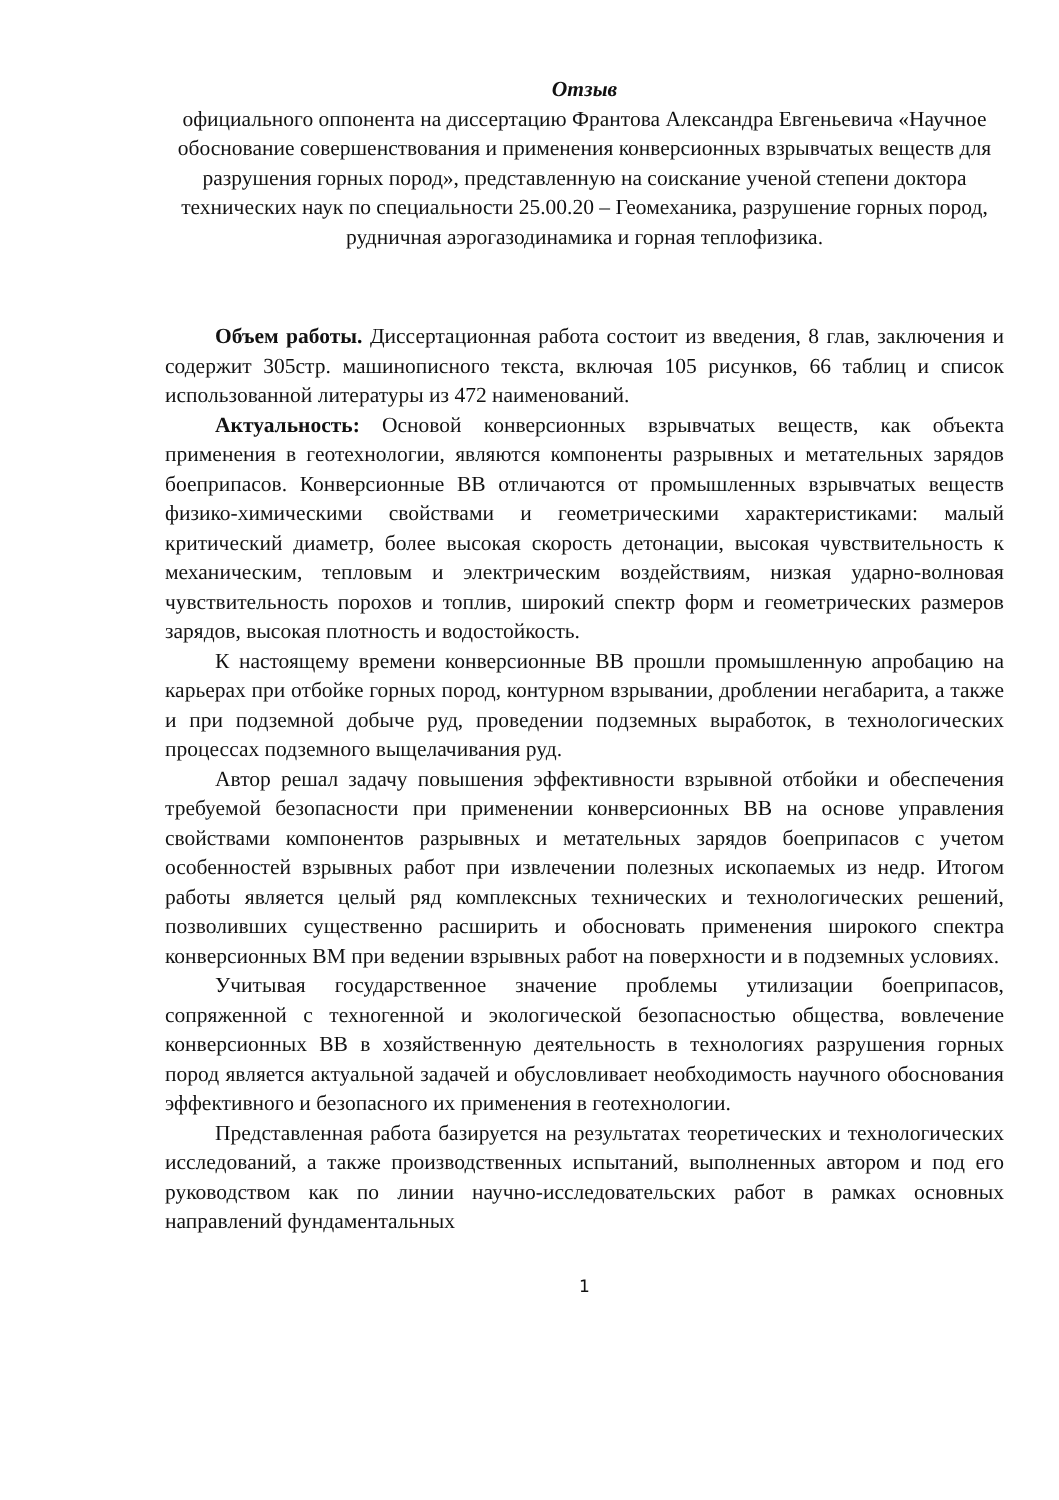Отзыв
официального оппонента на диссертацию Франтова Александра Евгеньевича «Научное обоснование совершенствования и применения конверсионных взрывчатых веществ для разрушения горных пород», представленную на соискание ученой степени доктора технических наук по специальности 25.00.20 – Геомеханика, разрушение горных пород, рудничная аэрогазодинамика и горная теплофизика.
Объем работы. Диссертационная работа состоит из введения, 8 глав, заключения и содержит 305стр. машинописного текста, включая 105 рисунков, 66 таблиц и список использованной литературы из 472 наименований.
Актуальность: Основой конверсионных взрывчатых веществ, как объекта применения в геотехнологии, являются компоненты разрывных и метательных зарядов боеприпасов. Конверсионные ВВ отличаются от промышленных взрывчатых веществ физико-химическими свойствами и геометрическими характеристиками: малый критический диаметр, более высокая скорость детонации, высокая чувствительность к механическим, тепловым и электрическим воздействиям, низкая ударно-волновая чувствительность порохов и топлив, широкий спектр форм и геометрических размеров зарядов, высокая плотность и водостойкость.
К настоящему времени конверсионные ВВ прошли промышленную апробацию на карьерах при отбойке горных пород, контурном взрывании, дроблении негабарита, а также и при подземной добыче руд, проведении подземных выработок, в технологических процессах подземного выщелачивания руд.
Автор решал задачу повышения эффективности взрывной отбойки и обеспечения требуемой безопасности при применении конверсионных ВВ на основе управления свойствами компонентов разрывных и метательных зарядов боеприпасов с учетом особенностей взрывных работ при извлечении полезных ископаемых из недр. Итогом работы является целый ряд комплексных технических и технологических решений, позволивших существенно расширить и обосновать применения широкого спектра конверсионных ВМ при ведении взрывных работ на поверхности и в подземных условиях.
Учитывая государственное значение проблемы утилизации боеприпасов, сопряженной с техногенной и экологической безопасностью общества, вовлечение конверсионных ВВ в хозяйственную деятельность в технологиях разрушения горных пород является актуальной задачей и обусловливает необходимость научного обоснования эффективного и безопасного их применения в геотехнологии.
Представленная работа базируется на результатах теоретических и технологических исследований, а также производственных испытаний, выполненных автором и под его руководством как по линии научно-исследовательских работ в рамках основных направлений фундаментальных
1